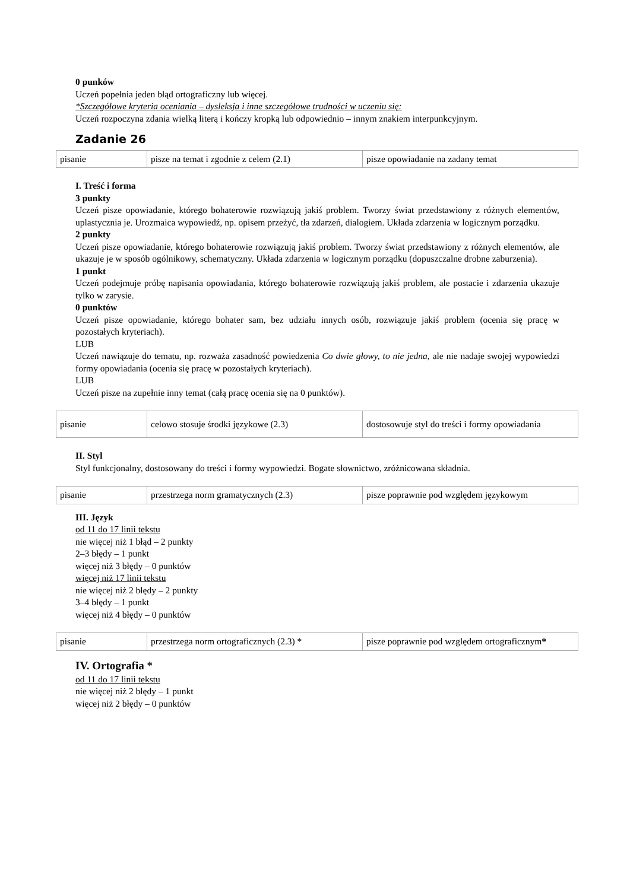0 punków
Uczeń popełnia jeden błąd ortograficzny lub więcej.
*Szczegółowe kryteria oceniania – dysleksja i inne szczegółowe trudności w uczeniu się:
Uczeń rozpoczyna zdania wielką literą i kończy kropką lub odpowiednio – innym znakiem interpunkcyjnym.
Zadanie 26
| pisanie | pisze na temat i zgodnie z celem (2.1) | pisze opowiadanie na zadany temat |
I. Treść i forma
3 punkty
Uczeń pisze opowiadanie, którego bohaterowie rozwiązują jakiś problem. Tworzy świat przedstawiony z różnych elementów, uplastycznia je. Urozmaica wypowiedź, np. opisem przeżyć, tła zdarzeń, dialogiem. Układa zdarzenia w logicznym porządku.
2 punkty
Uczeń pisze opowiadanie, którego bohaterowie rozwiązują jakiś problem. Tworzy świat przedstawiony z różnych elementów, ale ukazuje je w sposób ogólnikowy, schematyczny. Układa zdarzenia w logicznym porządku (dopuszczalne drobne zaburzenia).
1 punkt
Uczeń podejmuje próbę napisania opowiadania, którego bohaterowie rozwiązują jakiś problem, ale postacie i zdarzenia ukazuje tylko w zarysie.
0 punktów
Uczeń pisze opowiadanie, którego bohater sam, bez udziału innych osób, rozwiązuje jakiś problem (ocenia się pracę w pozostałych kryteriach).
LUB
Uczeń nawiązuje do tematu, np. rozważa zasadność powiedzenia Co dwie głowy, to nie jedna, ale nie nadaje swojej wypowiedzi formy opowiadania (ocenia się pracę w pozostałych kryteriach).
LUB
Uczeń pisze na zupełnie inny temat (całą pracę ocenia się na 0 punktów).
| pisanie | celowo stosuje środki językowe (2.3) | dostosowuje styl do treści i formy opowiadania |
II. Styl
Styl funkcjonalny, dostosowany do treści i formy wypowiedzi. Bogate słownictwo, zróżnicowana składnia.
| pisanie | przestrzega norm gramatycznych (2.3) | pisze poprawnie pod względem językowym |
III. Język
od 11 do 17 linii tekstu
nie więcej niż 1 błąd – 2 punkty
2–3 błędy – 1 punkt
więcej niż 3 błędy – 0 punktów
więcej niż 17 linii tekstu
nie więcej niż 2 błędy – 2 punkty
3–4 błędy – 1 punkt
więcej niż 4 błędy – 0 punktów
| pisanie | przestrzega norm ortograficznych (2.3) * | pisze poprawnie pod względem ortograficznym * |
IV. Ortografia *
od 11 do 17 linii tekstu
nie więcej niż 2 błędy – 1 punkt
więcej niż 2 błędy – 0 punktów